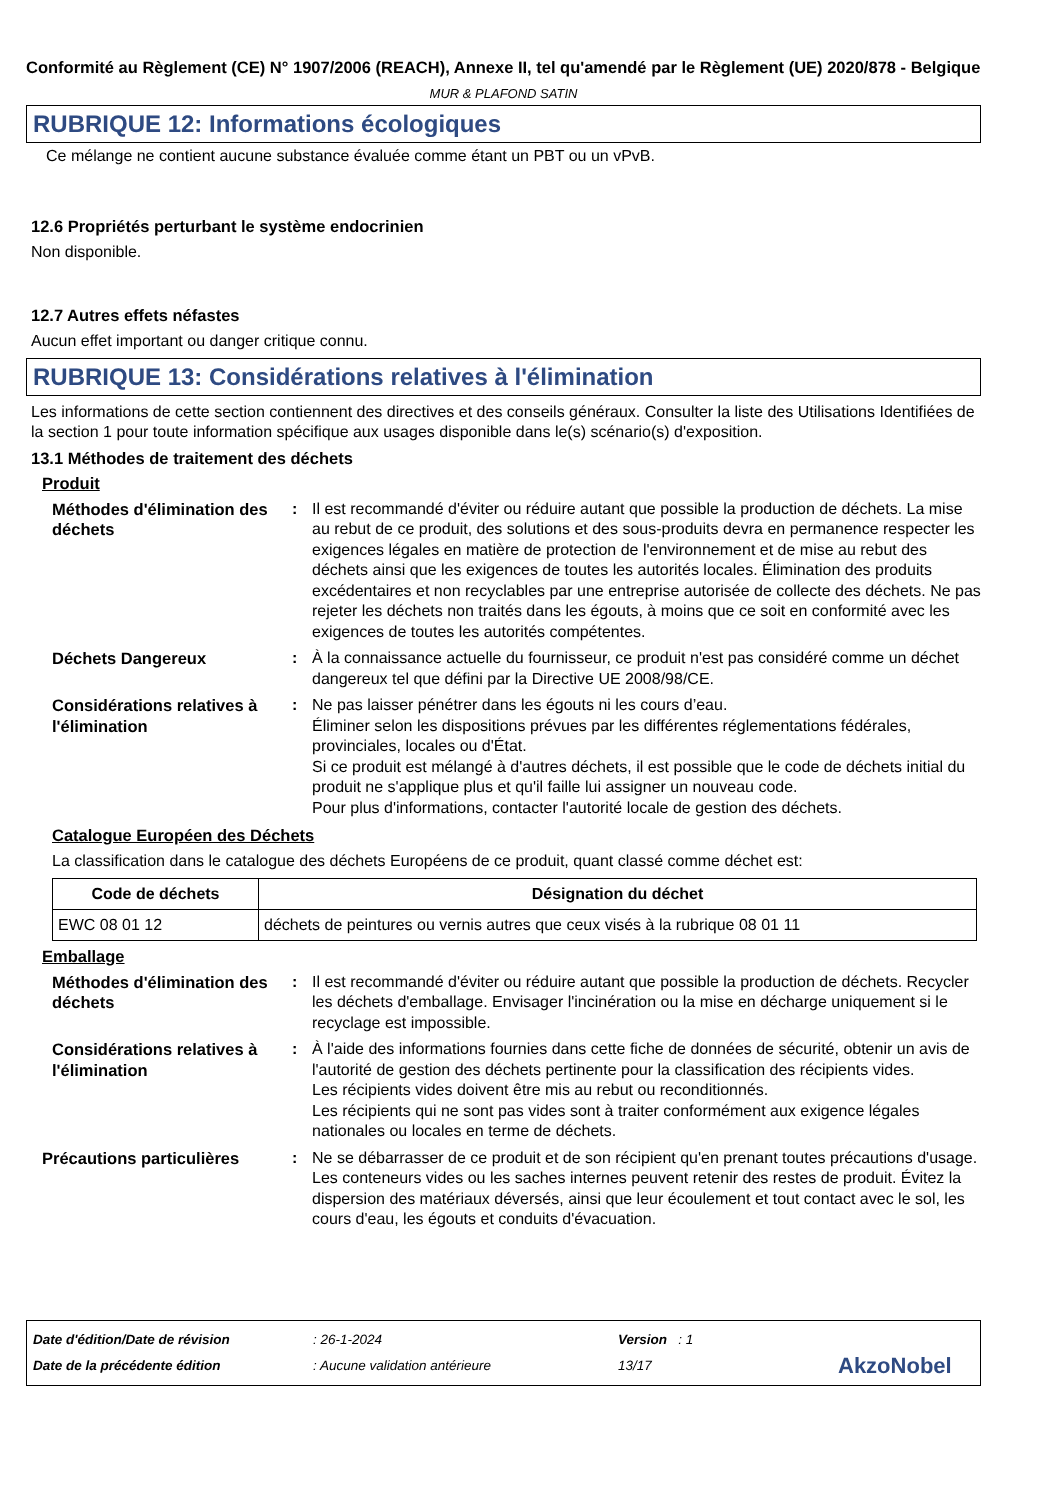Conformité au Règlement (CE) N° 1907/2006 (REACH), Annexe II, tel qu'amendé par le Règlement (UE) 2020/878 - Belgique
MUR & PLAFOND SATIN
RUBRIQUE 12: Informations écologiques
Ce mélange ne contient aucune substance évaluée comme étant un PBT ou un vPvB.
12.6 Propriétés perturbant le système endocrinien
Non disponible.
12.7 Autres effets néfastes
Aucun effet important ou danger critique connu.
RUBRIQUE 13: Considérations relatives à l'élimination
Les informations de cette section contiennent des directives et des conseils généraux. Consulter la liste des Utilisations Identifiées de la section 1 pour toute information spécifique aux usages disponible dans le(s) scénario(s) d'exposition.
13.1 Méthodes de traitement des déchets
Produit
Méthodes d'élimination des déchets
: Il est recommandé d'éviter ou réduire autant que possible la production de déchets. La mise au rebut de ce produit, des solutions et des sous-produits devra en permanence respecter les exigences légales en matière de protection de l'environnement et de mise au rebut des déchets ainsi que les exigences de toutes les autorités locales. Élimination des produits excédentaires et non recyclables par une entreprise autorisée de collecte des déchets. Ne pas rejeter les déchets non traités dans les égouts, à moins que ce soit en conformité avec les exigences de toutes les autorités compétentes.
Déchets Dangereux : À la connaissance actuelle du fournisseur, ce produit n'est pas considéré comme un déchet dangereux tel que défini par la Directive UE 2008/98/CE.
Considérations relatives à l'élimination
: Ne pas laisser pénétrer dans les égouts ni les cours d’eau.
Éliminer selon les dispositions prévues par les différentes réglementations fédérales, provinciales, locales ou d'État.
Si ce produit est mélangé à d'autres déchets, il est possible que le code de déchets initial du produit ne s'applique plus et qu'il faille lui assigner un nouveau code.
Pour plus d'informations, contacter l'autorité locale de gestion des déchets.
Catalogue Européen des Déchets
La classification dans le catalogue des déchets Européens de ce produit, quant classé comme déchet est:
| Code de déchets | Désignation du déchet |
| --- | --- |
| EWC 08 01 12 | déchets de peintures ou vernis autres que ceux visés à la rubrique 08 01 11 |
Emballage
Méthodes d'élimination des déchets
: Il est recommandé d'éviter ou réduire autant que possible la production de déchets. Recycler les déchets d'emballage. Envisager l'incinération ou la mise en décharge uniquement si le recyclage est impossible.
Considérations relatives à l'élimination
: À l'aide des informations fournies dans cette fiche de données de sécurité, obtenir un avis de l'autorité de gestion des déchets pertinente pour la classification des récipients vides.
Les récipients vides doivent être mis au rebut ou reconditionnés.
Les récipients qui ne sont pas vides sont à traiter conformément aux exigence légales nationales ou locales en terme de déchets.
Précautions particulières : Ne se débarrasser de ce produit et de son récipient qu'en prenant toutes précautions d'usage. Les conteneurs vides ou les saches internes peuvent retenir des restes de produit. Évitez la dispersion des matériaux déversés, ainsi que leur écoulement et tout contact avec le sol, les cours d'eau, les égouts et conduits d'évacuation.
Date d'édition/Date de révision
Date de la précédente édition
: 26-1-2024
: Aucune validation antérieure
Version : 1
13/17
AkzoNobel